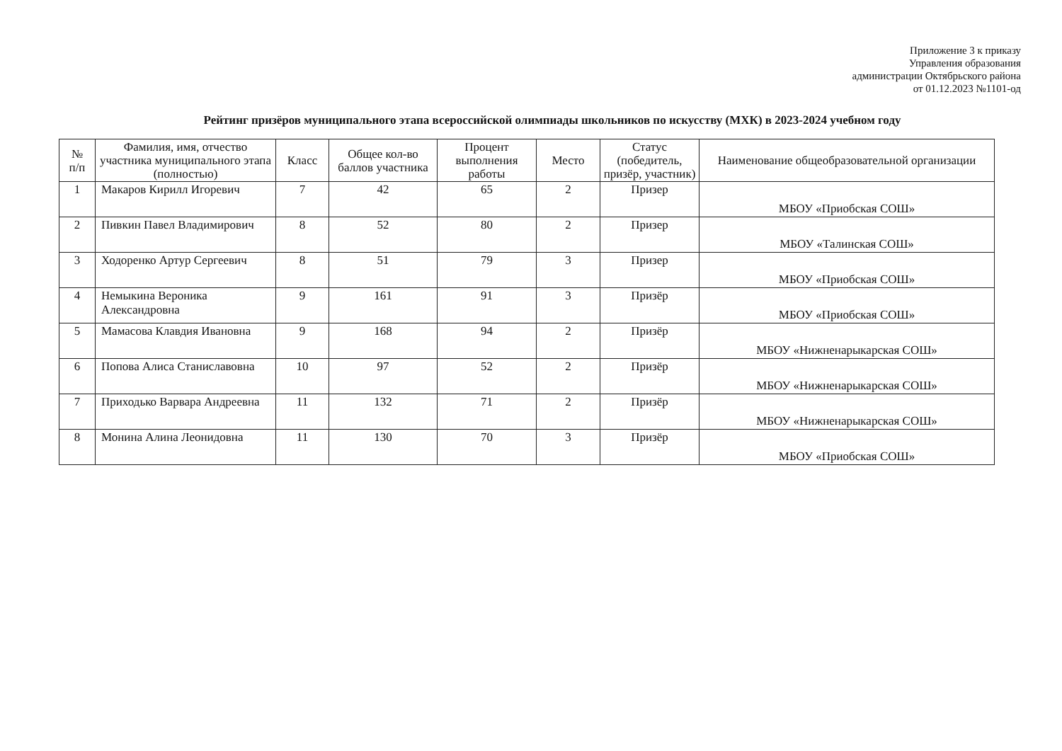Приложение 3 к приказу
Управления образования
администрации Октябрьского района
от 01.12.2023 №1101-од
Рейтинг призёров муниципального этапа всероссийской олимпиады школьников по искусству (МХК) в 2023-2024 учебном году
| № п/п | Фамилия, имя, отчество участника муниципального этапа (полностью) | Класс | Общее кол-во баллов участника | Процент выполнения работы | Место | Статус (победитель, призёр, участник) | Наименование общеобразовательной организации |
| --- | --- | --- | --- | --- | --- | --- | --- |
| 1 | Макаров Кирилл Игоревич | 7 | 42 | 65 | 2 | Призер | МБОУ «Приобская СОШ» |
| 2 | Пивкин Павел Владимирович | 8 | 52 | 80 | 2 | Призер | МБОУ «Талинская СОШ» |
| 3 | Ходоренко Артур Сергеевич | 8 | 51 | 79 | 3 | Призер | МБОУ «Приобская СОШ» |
| 4 | Немыкина Вероника Александровна | 9 | 161 | 91 | 3 | Призёр | МБОУ «Приобская СОШ» |
| 5 | Мамасова Клавдия Ивановна | 9 | 168 | 94 | 2 | Призёр | МБОУ «Нижненарыкарская СОШ» |
| 6 | Попова Алиса Станиславовна | 10 | 97 | 52 | 2 | Призёр | МБОУ «Нижненарыкарская СОШ» |
| 7 | Приходько Варвара Андреевна | 11 | 132 | 71 | 2 | Призёр | МБОУ «Нижненарыкарская СОШ» |
| 8 | Монина Алина Леонидовна | 11 | 130 | 70 | 3 | Призёр | МБОУ «Приобская СОШ» |